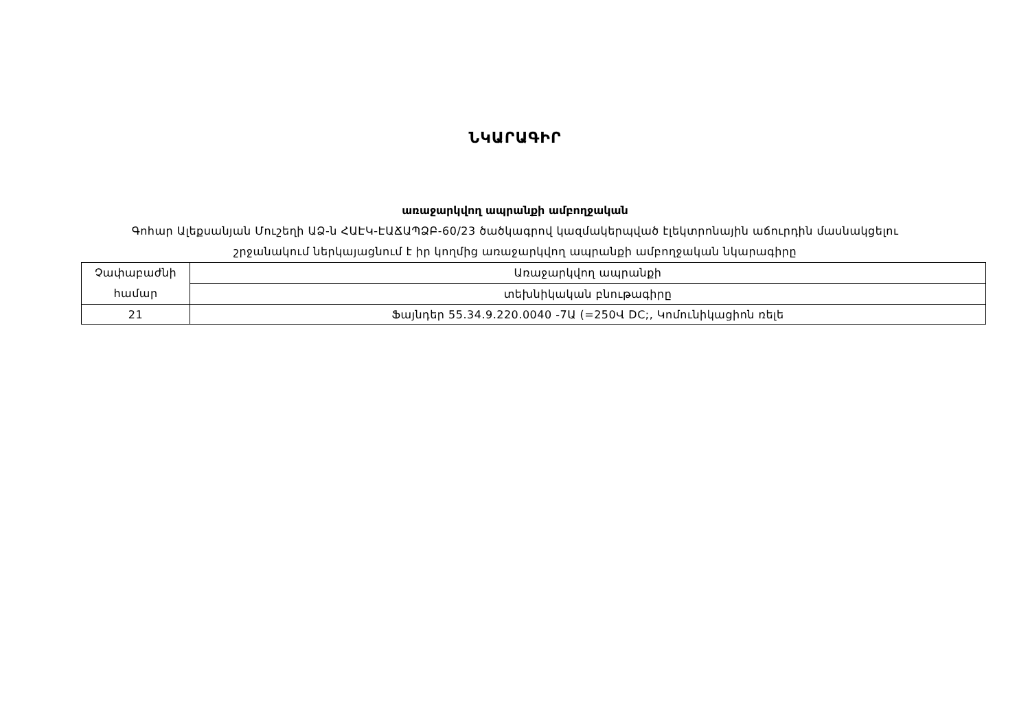ՆԿԱՐԱԳԻՐ
առաջարկվող ապրանքի ամբողջական
Գոհար Ալեքսանյան Մուշեղի ԱՁ-ն ՀԱԷԿ-ԷԱՃԱՊՁԲ-60/23 ծածկագրով կազմակերպված էլեկտրոնային աճուրդին մասնակցելու
շրջանակում ներկայացնում է իր կողմից առաջարկվող ապրանքի ամբողջական նկարագիրը
| Չափաբաժնի համար | Առաջարկվող ապրանքի |
| | տեխնիկական բնութագիրը |
| 21 | Ֆայնդեր 55.34.9.220.0040 -7Ա (=250Վ DC;, Կոմունիկացիոն ռելե |